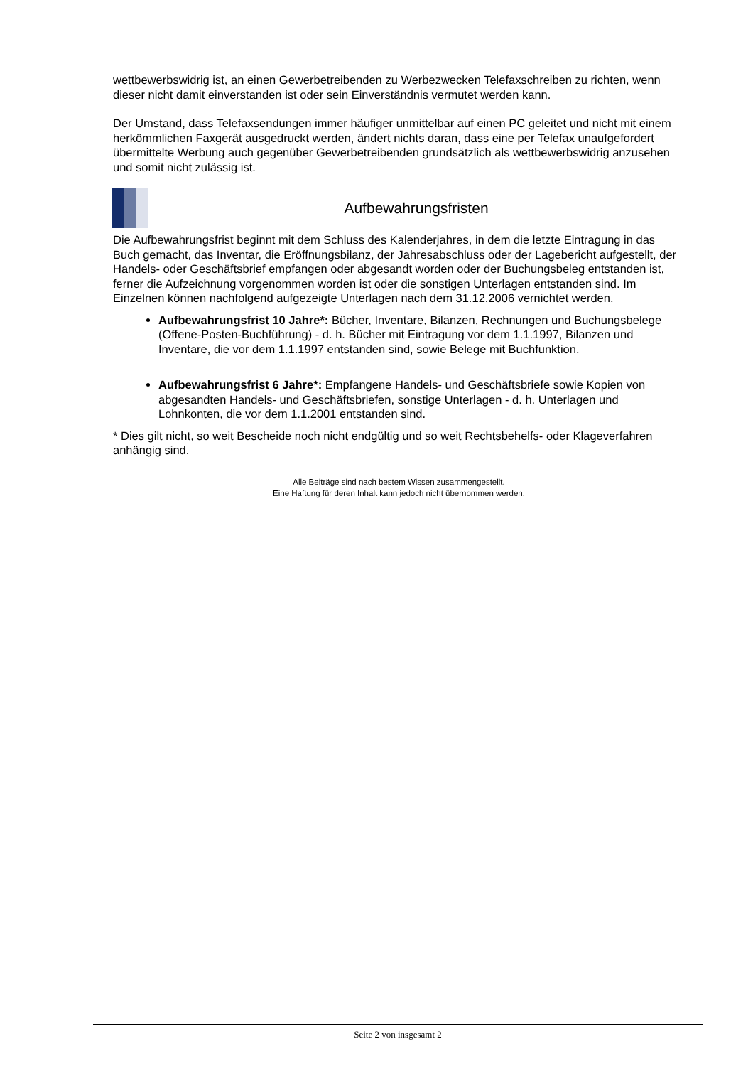wettbewerbswidrig ist, an einen Gewerbetreibenden zu Werbezwecken Telefaxschreiben zu richten, wenn dieser nicht damit einverstanden ist oder sein Einverständnis vermutet werden kann.
Der Umstand, dass Telefaxsendungen immer häufiger unmittelbar auf einen PC geleitet und nicht mit einem herkömmlichen Faxgerät ausgedruckt werden, ändert nichts daran, dass eine per Telefax unaufgefordert übermittelte Werbung auch gegenüber Gewerbetreibenden grundsätzlich als wettbewerbswidrig anzusehen und somit nicht zulässig ist.
Aufbewahrungsfristen
Die Aufbewahrungsfrist beginnt mit dem Schluss des Kalenderjahres, in dem die letzte Eintragung in das Buch gemacht, das Inventar, die Eröffnungsbilanz, der Jahresabschluss oder der Lagebericht aufgestellt, der Handels- oder Geschäftsbrief empfangen oder abgesandt worden oder der Buchungsbeleg entstanden ist, ferner die Aufzeichnung vorgenommen worden ist oder die sonstigen Unterlagen entstanden sind. Im Einzelnen können nachfolgend aufgezeigte Unterlagen nach dem 31.12.2006 vernichtet werden.
Aufbewahrungsfrist 10 Jahre*: Bücher, Inventare, Bilanzen, Rechnungen und Buchungsbelege (Offene-Posten-Buchführung) - d. h. Bücher mit Eintragung vor dem 1.1.1997, Bilanzen und Inventare, die vor dem 1.1.1997 entstanden sind, sowie Belege mit Buchfunktion.
Aufbewahrungsfrist 6 Jahre*: Empfangene Handels- und Geschäftsbriefe sowie Kopien von abgesandten Handels- und Geschäftsbriefen, sonstige Unterlagen - d. h. Unterlagen und Lohnkonten, die vor dem 1.1.2001 entstanden sind.
* Dies gilt nicht, so weit Bescheide noch nicht endgültig und so weit Rechtsbehelfs- oder Klageverfahren anhängig sind.
Alle Beiträge sind nach bestem Wissen zusammengestellt.
Eine Haftung für deren Inhalt kann jedoch nicht übernommen werden.
Seite 2 von insgesamt 2